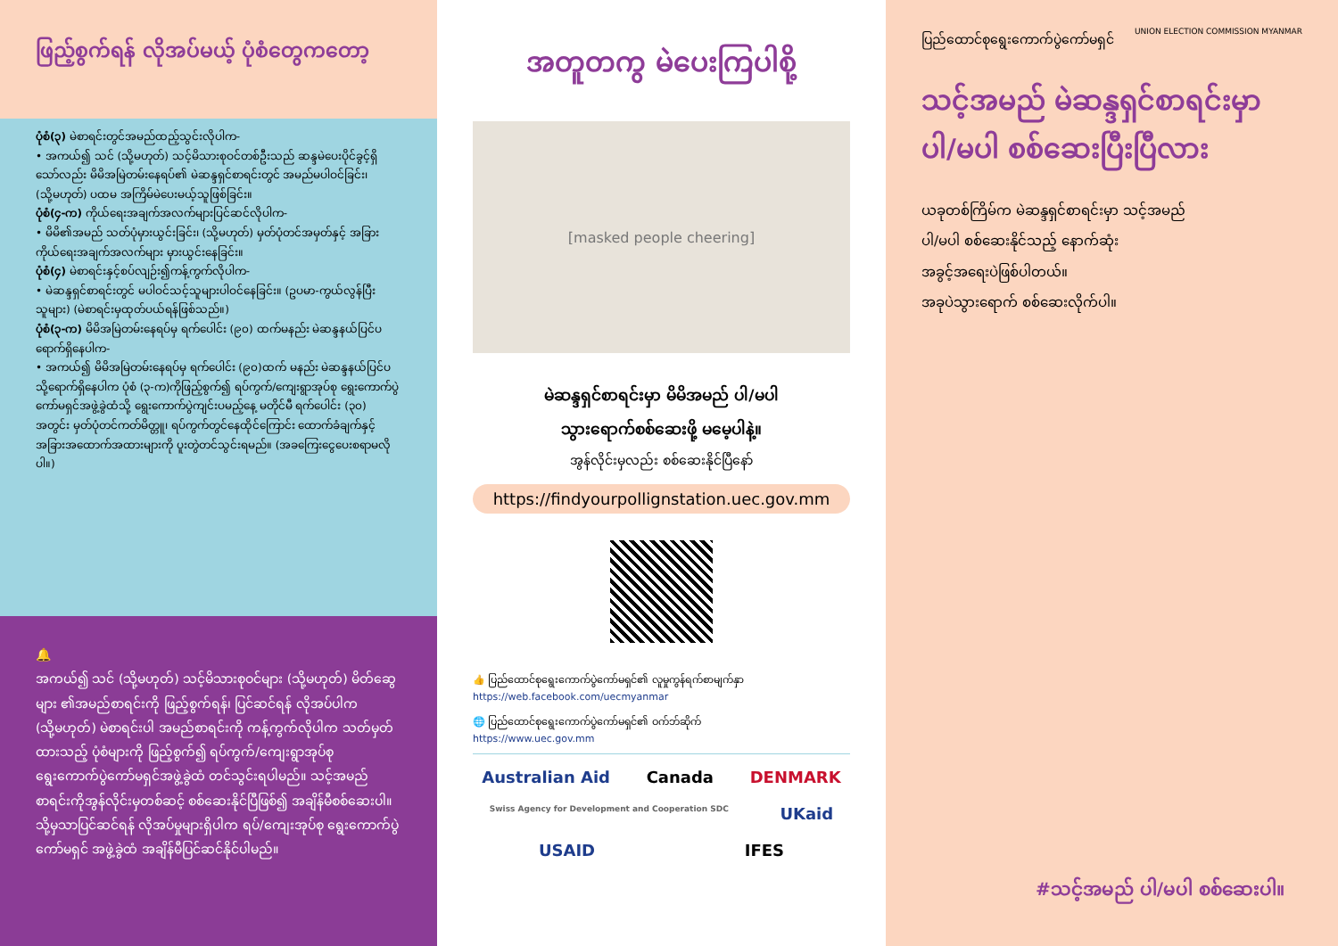ဖြည့်စွက်ရန် လိုအပ်မယ့် ပုံစံတွေကတော့
ပုံစံ(၃) မဲစာရင်းတွင်အမည်ထည့်သွင်းလိုပါက-
• အကယ်၍ သင် (သို့မဟုတ်) သင့်မိသားစုဝင်တစ်ဦးသည် ဆန္ဒမဲပေးပိုင်ခွင့်ရှိသော်လည်း မိမိအမြဲတမ်းနေရပ်၏ မဲဆန္ဒရှင်စာရင်းတွင် အမည်မပါဝင်ခြင်း၊ (သို့မဟုတ်) ပထမ အကြိမ်မဲပေးမယ့်သူဖြစ်ခြင်း။
ပုံစံ(၄-က) ကိုယ်ရေးအချက်အလက်များပြင်ဆင်လိုပါက-
• မိမိ၏အမည် သတ်ပုံမှားယွင်းခြင်း၊ (သို့မဟုတ်) မှတ်ပုံတင်အမှတ်နှင့် အခြားကိုယ်ရေးအချက်အလက်များ မှားယွင်းနေခြင်း။
ပုံစံ(၄) မဲစာရင်းနှင့်စပ်လျဉ်း၍ကန့်ကွက်လိုပါက-
• မဲဆန္ဒရှင်စာရင်းတွင် မပါဝင်သင့်သူများပါဝင်နေခြင်း။ (ဥပမာ-ကွယ်လွန်ပြီးသူများ) (မဲစာရင်းမှထုတ်ပယ်ရန်ဖြစ်သည်။)
ပုံစံ(၃-က) မိမိအမြဲတမ်းနေရပ်မှ ရက်ပေါင်း (၉၀) ထက်မနည်း မဲဆန္ဒနယ်ပြင်ပရောက်ရှိနေပါက-
• အကယ်၍ မိမိအမြဲတမ်းနေရပ်မှ ရက်ပေါင်း (၉၀)ထက် မနည်း မဲဆန္ဒနယ်ပြင်ပသို့ရောက်ရှိနေပါက ပုံစံ (၃-က)ကိုဖြည့်စွက်၍ ရပ်ကွက်/ကျေးရွာအုပ်စု ရွေးကောက်ပွဲကော်မရှင်အဖွဲ့ခွဲထံသို့ ရွေးကောက်ပွဲကျင်းပမည့်နေ့ မတိုင်မီ ရက်ပေါင်း (၃၀) အတွင်း မှတ်ပုံတင်ကတ်မိတ္တူ၊ ရပ်ကွက်တွင်နေထိုင်ကြောင်း ထောက်ခံချက်နှင့် အခြားအထောက်အထားများကို ပူးတွဲတင်သွင်းရမည်။ (အခကြေးငွေပေးစရာမလိုပါ။)
🔔
အကယ်၍ သင် (သို့မဟုတ်) သင့်မိသားစုဝင်များ (သို့မဟုတ်) မိတ်ဆွေများ ၏အမည်စာရင်းကို ဖြည့်စွက်ရန်၊ ပြင်ဆင်ရန် လိုအပ်ပါက (သို့မဟုတ်) မဲစာရင်းပါ အမည်စာရင်းကို ကန့်ကွက်လိုပါက သတ်မှတ်ထားသည့် ပုံစံများကို ဖြည့်စွက်၍ ရပ်ကွက်/ကျေးရွာအုပ်စု ရွေးကောက်ပွဲကော်မရှင်အဖွဲ့ခွဲထံ တင်သွင်းရပါမည်။ သင့်အမည်စာရင်းကိုအွန်လိုင်းမှတစ်ဆင့် စစ်ဆေးနိုင်ပြီဖြစ်၍ အချိန်မီစစ်ဆေးပါ။ သို့မှသာပြင်ဆင်ရန် လိုအပ်မှုများရှိပါက ရပ်/ကျေးအုပ်စု ရွေးကောက်ပွဲကော်မရှင် အဖွဲ့ခွဲထံ အချိန်မီပြင်ဆင်နိုင်ပါမည်။
အတူတကွ မဲပေးကြပါစို့
[masked people cheering]
မဲဆန္ဒရှင်စာရင်းမှာ မိမိအမည် ပါ/မပါ
သွားရောက်စစ်ဆေးဖို့ မမေ့ပါနဲ့။
အွန်လိုင်းမှလည်း စစ်ဆေးနိုင်ပြီနော်
https://findyourpollignstation.uec.gov.mm
👍 ပြည်ထောင်စုရွေးကောက်ပွဲကော်မရှင်၏ လူမှုကွန်ရက်စာမျက်နှာ
https://web.facebook.com/uecmyanmar
🌐 ပြည်ထောင်စုရွေးကောက်ပွဲကော်မရှင်၏ ဝက်ဘ်ဆိုက်
https://www.uec.gov.mm
Australian Aid Canada DENMARK Swiss Agency for Development and Cooperation SDC UKaid USAID IFES
ပြည်ထောင်စုရွေးကောက်ပွဲကော်မရှင် UNION ELECTION COMMISSION MYANMAR
သင့်အမည် မဲဆန္ဒရှင်စာရင်းမှာ
ပါ/မပါ စစ်ဆေးပြီးပြီလား
ယခုတစ်ကြိမ်က မဲဆန္ဒရှင်စာရင်းမှာ သင့်အမည်
ပါ/မပါ စစ်ဆေးနိုင်သည့် နောက်ဆုံး
အခွင့်အရေးပဲဖြစ်ပါတယ်။
အခုပဲသွားရောက် စစ်ဆေးလိုက်ပါ။
#သင့်အမည် ပါ/မပါ စစ်ဆေးပါ။